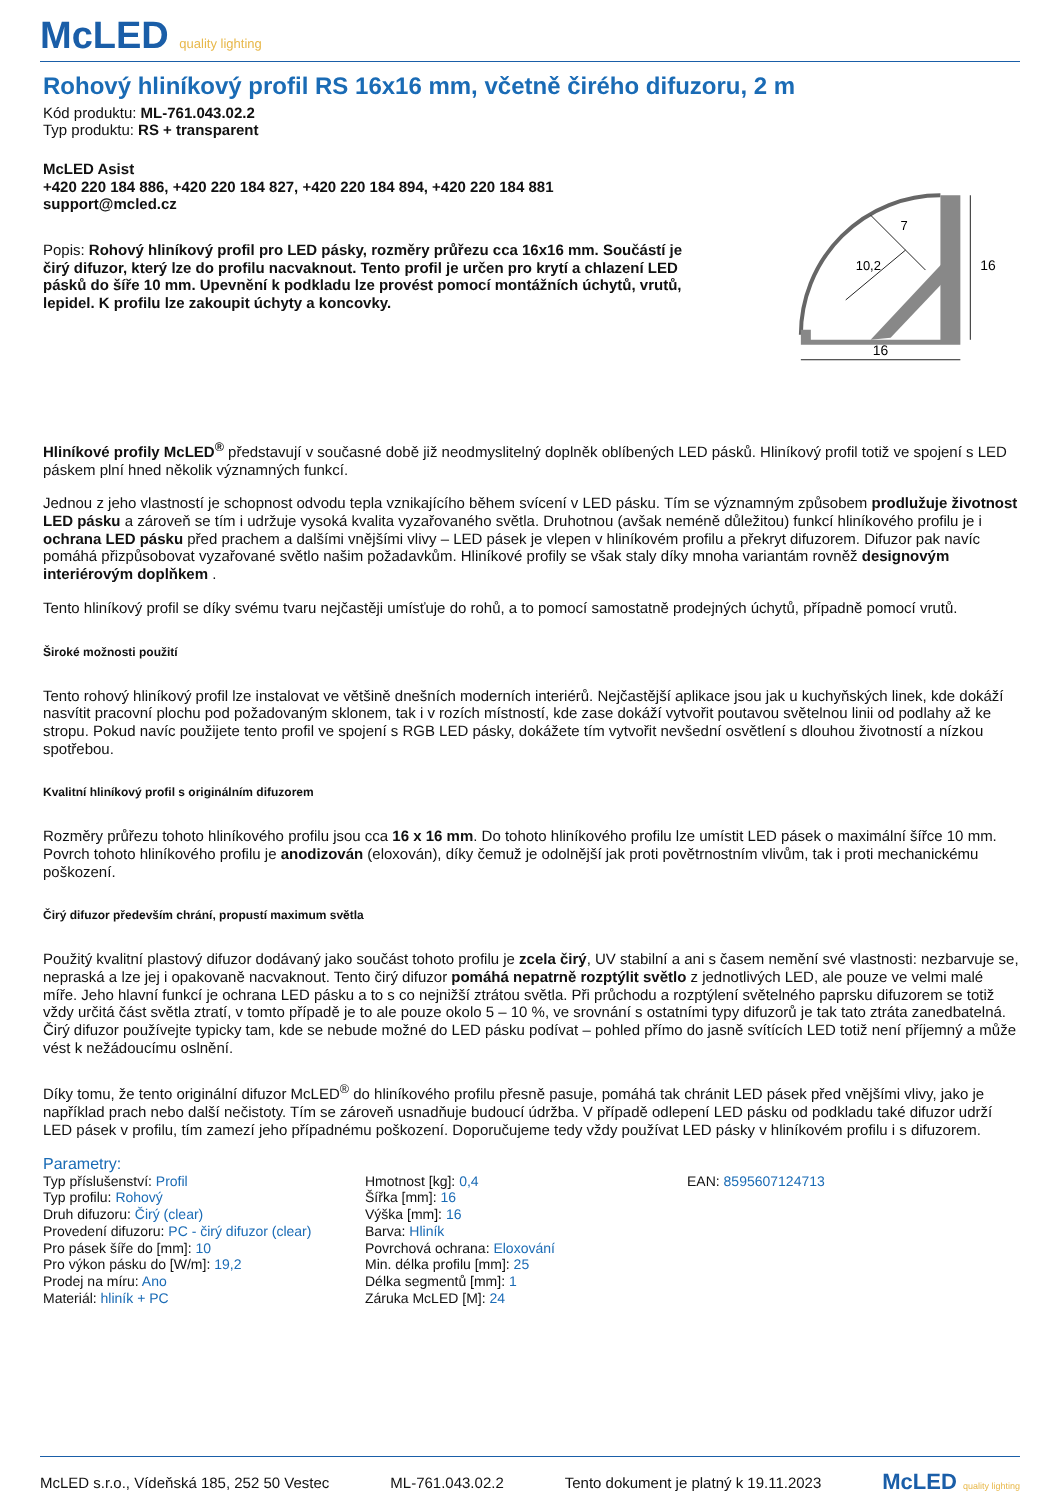McLED quality lighting
Rohový hliníkový profil RS 16x16 mm, včetně čirého difuzoru, 2 m
Kód produktu: ML-761.043.02.2
Typ produktu: RS + transparent
McLED Asist
+420 220 184 886, +420 220 184 827, +420 220 184 894, +420 220 184 881
support@mcled.cz
Popis: Rohový hliníkový profil pro LED pásky, rozměry průřezu cca 16x16 mm. Součástí je čirý difuzor, který lze do profilu nacvaknout. Tento profil je určen pro krytí a chlazení LED pásků do šíře 10 mm. Upevnění k podkladu lze provést pomocí montážních úchytů, vrutů, lepidel. K profilu lze zakoupit úchyty a koncovky.
16
16
10,2
7
Hliníkové profily McLED<sup>®</sup> představují v současné době již neodmyslitelný doplněk oblíbených LED pásků. Hliníkový profil totiž ve spojení s LED páskem plní hned několik významných funkcí.
Jednou z jeho vlastností je schopnost odvodu tepla vznikajícího během svícení v LED pásku. Tím se významným způsobem prodlužuje životnost LED pásku a zároveň se tím i udržuje vysoká kvalita vyzařovaného světla. Druhotnou (avšak neméně důležitou) funkcí hliníkového profilu je i ochrana LED pásku před prachem a dalšími vnějšími vlivy – LED pásek je vlepen v hliníkovém profilu a překryt difuzorem. Difuzor pak navíc pomáhá přizpůsobovat vyzařované světlo našim požadavkům. Hliníkové profily se však staly díky mnoha variantám rovněž designovým interiérovým doplňkem .
Tento hliníkový profil se díky svému tvaru nejčastěji umísťuje do rohů, a to pomocí samostatně prodejných úchytů, případně pomocí vrutů.
Široké možnosti použití
Tento rohový hliníkový profil lze instalovat ve většině dnešních moderních interiérů. Nejčastější aplikace jsou jak u kuchyňských linek, kde dokáží nasvítit pracovní plochu pod požadovaným sklonem, tak i v rozích místností, kde zase dokáží vytvořit poutavou světelnou linii od podlahy až ke stropu. Pokud navíc použijete tento profil ve spojení s RGB LED pásky, dokážete tím vytvořit nevšední osvětlení s dlouhou životností a nízkou spotřebou.
Kvalitní hliníkový profil s originálním difuzorem
Rozměry průřezu tohoto hliníkového profilu jsou cca 16 x 16 mm. Do tohoto hliníkového profilu lze umístit LED pásek o maximální šířce 10 mm. Povrch tohoto hliníkového profilu je anodizován (eloxován), díky čemuž je odolnější jak proti povětrnostním vlivům, tak i proti mechanickému poškození.
Čirý difuzor především chrání, propustí maximum světla
Použitý kvalitní plastový difuzor dodávaný jako součást tohoto profilu je zcela čirý, UV stabilní a ani s časem nemění své vlastnosti: nezbarvuje se, nepraská a lze jej i opakovaně nacvaknout. Tento čirý difuzor pomáhá nepatrně rozptýlit světlo z jednotlivých LED, ale pouze ve velmi malé míře. Jeho hlavní funkcí je ochrana LED pásku a to s co nejnižší ztrátou světla. Při průchodu a rozptýlení světelného paprsku difuzorem se totiž vždy určitá část světla ztratí, v tomto případě je to ale pouze okolo 5 – 10 %, ve srovnání s ostatními typy difuzorů je tak tato ztráta zanedbatelná. Čirý difuzor používejte typicky tam, kde se nebude možné do LED pásku podívat – pohled přímo do jasně svítících LED totiž není příjemný a může vést k nežádoucímu oslnění.
Díky tomu, že tento originální difuzor McLED<sup>®</sup> do hliníkového profilu přesně pasuje, pomáhá tak chránit LED pásek před vnějšími vlivy, jako je například prach nebo další nečistoty. Tím se zároveň usnadňuje budoucí údržba. V případě odlepení LED pásku od podkladu také difuzor udrží LED pásek v profilu, tím zamezí jeho případnému poškození. Doporučujeme tedy vždy používat LED pásky v hliníkovém profilu i s difuzorem.
Parametry:
Typ příslušenství: Profil
Typ profilu: Rohový
Druh difuzoru: Čirý (clear)
Provedení difuzoru: PC - čirý difuzor (clear)
Pro pásek šíře do [mm]: 10
Pro výkon pásku do [W/m]: 19,2
Prodej na míru: Ano
Materiál: hliník + PC
Hmotnost [kg]: 0,4
Šířka [mm]: 16
Výška [mm]: 16
Barva: Hliník
Povrchová ochrana: Eloxování
Min. délka profilu [mm]: 25
Délka segmentů [mm]: 1
Záruka McLED [M]: 24
EAN: 8595607124713
McLED s.r.o., Vídeňská 185, 252 50 Vestec ML-761.043.02.2 Tento dokument je platný k 19.11.2023 McLED quality lighting